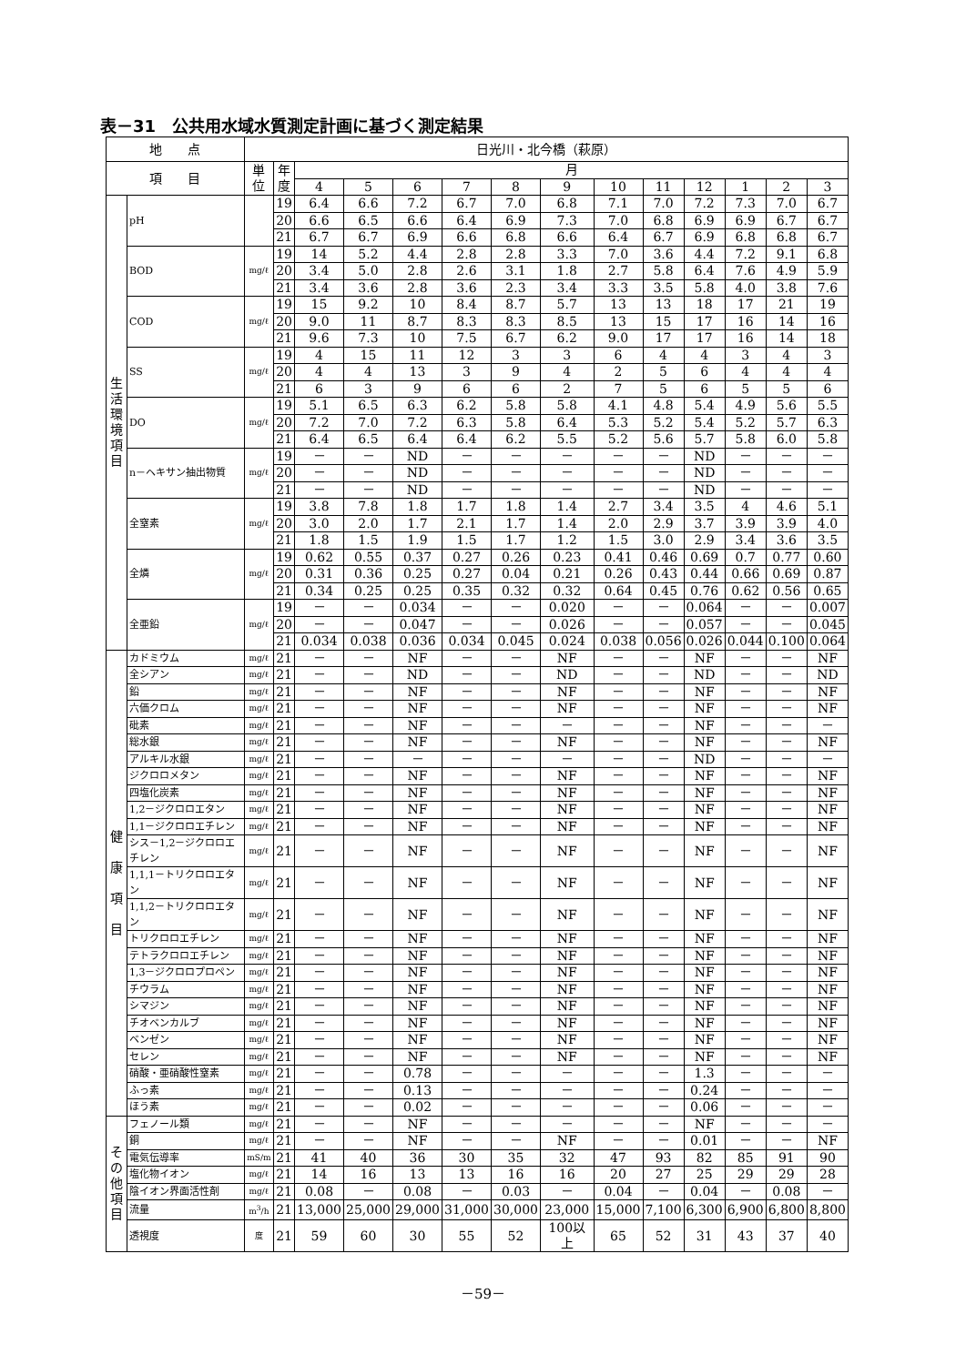表－31　公共用水域水質測定計画に基づく測定結果
| 地 点 | | 日光川・北今橋（萩原） | | | | | | | | | | | | | |
| --- | --- | --- | --- | --- | --- | --- | --- | --- | --- | --- | --- | --- | --- | --- | --- |
| 項 目 | | 単位 | 年 度 | 月 | | | | | | | | | | | |
| | | | | 4 | 5 | 6 | 7 | 8 | 9 | 10 | 11 | 12 | 1 | 2 | 3 |
| 生 活 環 境 項 目 | pH | | 19 | 6.4 | 6.6 | 7.2 | 6.7 | 7.0 | 6.8 | 7.1 | 7.0 | 7.2 | 7.3 | 7.0 | 6.7 |
| | | | 20 | 6.6 | 6.5 | 6.6 | 6.4 | 6.9 | 7.3 | 7.0 | 6.8 | 6.9 | 6.9 | 6.7 | 6.7 |
| | | | 21 | 6.7 | 6.7 | 6.9 | 6.6 | 6.8 | 6.6 | 6.4 | 6.7 | 6.9 | 6.8 | 6.8 | 6.7 |
| | BOD | mg/ℓ | 19 | 14 | 5.2 | 4.4 | 2.8 | 2.8 | 3.3 | 7.0 | 3.6 | 4.4 | 7.2 | 9.1 | 6.8 |
| | | | 20 | 3.4 | 5.0 | 2.8 | 2.6 | 3.1 | 1.8 | 2.7 | 5.8 | 6.4 | 7.6 | 4.9 | 5.9 |
| | | | 21 | 3.4 | 3.6 | 2.8 | 3.6 | 2.3 | 3.4 | 3.3 | 3.5 | 5.8 | 4.0 | 3.8 | 7.6 |
| | COD | mg/ℓ | 19 | 15 | 9.2 | 10 | 8.4 | 8.7 | 5.7 | 13 | 13 | 18 | 17 | 21 | 19 |
| | | | 20 | 9.0 | 11 | 8.7 | 8.3 | 8.3 | 8.5 | 13 | 15 | 17 | 16 | 14 | 16 |
| | | | 21 | 9.6 | 7.3 | 10 | 7.5 | 6.7 | 6.2 | 9.0 | 17 | 17 | 16 | 14 | 18 |
| | SS | mg/ℓ | 19 | 4 | 15 | 11 | 12 | 3 | 3 | 6 | 4 | 4 | 3 | 4 | 3 |
| | | | 20 | 4 | 4 | 13 | 3 | 9 | 4 | 2 | 5 | 6 | 4 | 4 | 4 |
| | | | 21 | 6 | 3 | 9 | 6 | 6 | 2 | 7 | 5 | 6 | 5 | 5 | 6 |
| | DO | mg/ℓ | 19 | 5.1 | 6.5 | 6.3 | 6.2 | 5.8 | 5.8 | 4.1 | 4.8 | 5.4 | 4.9 | 5.6 | 5.5 |
| | | | 20 | 7.2 | 7.0 | 7.2 | 6.3 | 5.8 | 6.4 | 5.3 | 5.2 | 5.4 | 5.2 | 5.7 | 6.3 |
| | | | 21 | 6.4 | 6.5 | 6.4 | 6.4 | 6.2 | 5.5 | 5.2 | 5.6 | 5.7 | 5.8 | 6.0 | 5.8 |
| | n－ヘキサン抽出物質 | mg/ℓ | 19 | － | － | ND | － | － | － | － | － | ND | － | － | － |
| | | | 20 | － | － | ND | － | － | － | － | － | ND | － | － | － |
| | | | 21 | － | － | ND | － | － | － | － | － | ND | － | － | － |
| | 全窒素 | mg/ℓ | 19 | 3.8 | 7.8 | 1.8 | 1.7 | 1.8 | 1.4 | 2.7 | 3.4 | 3.5 | 4 | 4.6 | 5.1 |
| | | | 20 | 3.0 | 2.0 | 1.7 | 2.1 | 1.7 | 1.4 | 2.0 | 2.9 | 3.7 | 3.9 | 3.9 | 4.0 |
| | | | 21 | 1.8 | 1.5 | 1.9 | 1.5 | 1.7 | 1.2 | 1.5 | 3.0 | 2.9 | 3.4 | 3.6 | 3.5 |
| | 全燐 | mg/ℓ | 19 | 0.62 | 0.55 | 0.37 | 0.27 | 0.26 | 0.23 | 0.41 | 0.46 | 0.69 | 0.7 | 0.77 | 0.60 |
| | | | 20 | 0.31 | 0.36 | 0.25 | 0.27 | 0.04 | 0.21 | 0.26 | 0.43 | 0.44 | 0.66 | 0.69 | 0.87 |
| | | | 21 | 0.34 | 0.25 | 0.25 | 0.35 | 0.32 | 0.32 | 0.64 | 0.45 | 0.76 | 0.62 | 0.56 | 0.65 |
| | 全亜鉛 | mg/ℓ | 19 | － | － | 0.034 | － | － | 0.020 | － | － | 0.064 | － | － | 0.007 |
| | | | 20 | － | － | 0.047 | － | － | 0.026 | － | － | 0.057 | － | － | 0.045 |
| | | | 21 | 0.034 | 0.038 | 0.036 | 0.034 | 0.045 | 0.024 | 0.038 | 0.056 | 0.026 | 0.044 | 0.100 | 0.064 |
| 健 康 項 目 | カドミウム | mg/ℓ | 21 | － | － | NF | － | － | NF | － | － | NF | － | － | NF |
| | 全シアン | mg/ℓ | 21 | － | － | ND | － | － | ND | － | － | ND | － | － | ND |
| | 鉛 | mg/ℓ | 21 | － | － | NF | － | － | NF | － | － | NF | － | － | NF |
| | 六価クロム | mg/ℓ | 21 | － | － | NF | － | － | NF | － | － | NF | － | － | NF |
| | 砒素 | mg/ℓ | 21 | － | － | NF | － | － | － | － | － | NF | － | － | － |
| | 総水銀 | mg/ℓ | 21 | － | － | NF | － | － | NF | － | － | NF | － | － | NF |
| | アルキル水銀 | mg/ℓ | 21 | － | － | － | － | － | － | － | － | ND | － | － | － |
| | ジクロロメタン | mg/ℓ | 21 | － | － | NF | － | － | NF | － | － | NF | － | － | NF |
| | 四塩化炭素 | mg/ℓ | 21 | － | － | NF | － | － | NF | － | － | NF | － | － | NF |
| | 1,2－ジクロロエタン | mg/ℓ | 21 | － | － | NF | － | － | NF | － | － | NF | － | － | NF |
| | 1,1－ジクロロエチレン | mg/ℓ | 21 | － | － | NF | － | － | NF | － | － | NF | － | － | NF |
| | シス－1,2－ジクロロエチレン | mg/ℓ | 21 | － | － | NF | － | － | NF | － | － | NF | － | － | NF |
| | 1,1,1－トリクロロエタン | mg/ℓ | 21 | － | － | NF | － | － | NF | － | － | NF | － | － | NF |
| | 1,1,2－トリクロロエタン | mg/ℓ | 21 | － | － | NF | － | － | NF | － | － | NF | － | － | NF |
| | トリクロロエチレン | mg/ℓ | 21 | － | － | NF | － | － | NF | － | － | NF | － | － | NF |
| | テトラクロロエチレン | mg/ℓ | 21 | － | － | NF | － | － | NF | － | － | NF | － | － | NF |
| | 1,3－ジクロロプロペン | mg/ℓ | 21 | － | － | NF | － | － | NF | － | － | NF | － | － | NF |
| | チウラム | mg/ℓ | 21 | － | － | NF | － | － | NF | － | － | NF | － | － | NF |
| | シマジン | mg/ℓ | 21 | － | － | NF | － | － | NF | － | － | NF | － | － | NF |
| | チオベンカルブ | mg/ℓ | 21 | － | － | NF | － | － | NF | － | － | NF | － | － | NF |
| | ベンゼン | mg/ℓ | 21 | － | － | NF | － | － | NF | － | － | NF | － | － | NF |
| | セレン | mg/ℓ | 21 | － | － | NF | － | － | NF | － | － | NF | － | － | NF |
| | 硝酸・亜硝酸性窒素 | mg/ℓ | 21 | － | － | 0.78 | － | － | － | － | － | 1.3 | － | － | － |
| | ふっ素 | mg/ℓ | 21 | － | － | 0.13 | － | － | － | － | － | 0.24 | － | － | － |
| | ほう素 | mg/ℓ | 21 | － | － | 0.02 | － | － | － | － | － | 0.06 | － | － | － |
| そ の 他 項 目 | フェノール類 | mg/ℓ | 21 | － | － | NF | － | － | － | － | － | NF | － | － | － |
| | 銅 | mg/ℓ | 21 | － | － | NF | － | － | NF | － | － | 0.01 | － | － | NF |
| | 電気伝導率 | mS/m | 21 | 41 | 40 | 36 | 30 | 35 | 32 | 47 | 93 | 82 | 85 | 91 | 90 |
| | 塩化物イオン | mg/ℓ | 21 | 14 | 16 | 13 | 13 | 16 | 16 | 20 | 27 | 25 | 29 | 29 | 28 |
| | 陰イオン界面活性剤 | mg/ℓ | 21 | 0.08 | － | 0.08 | － | 0.03 | － | 0.04 | － | 0.04 | － | 0.08 | － |
| | 流量 | m<sup>3</sup>/h | 21 | 13,000 | 25,000 | 29,000 | 31,000 | 30,000 | 23,000 | 15,000 | 7,100 | 6,300 | 6,900 | 6,800 | 8,800 |
| | 透視度 | 度 | 21 | 59 | 60 | 30 | 55 | 52 | 100以上 | 65 | 52 | 31 | 43 | 37 | 40 |
－59－